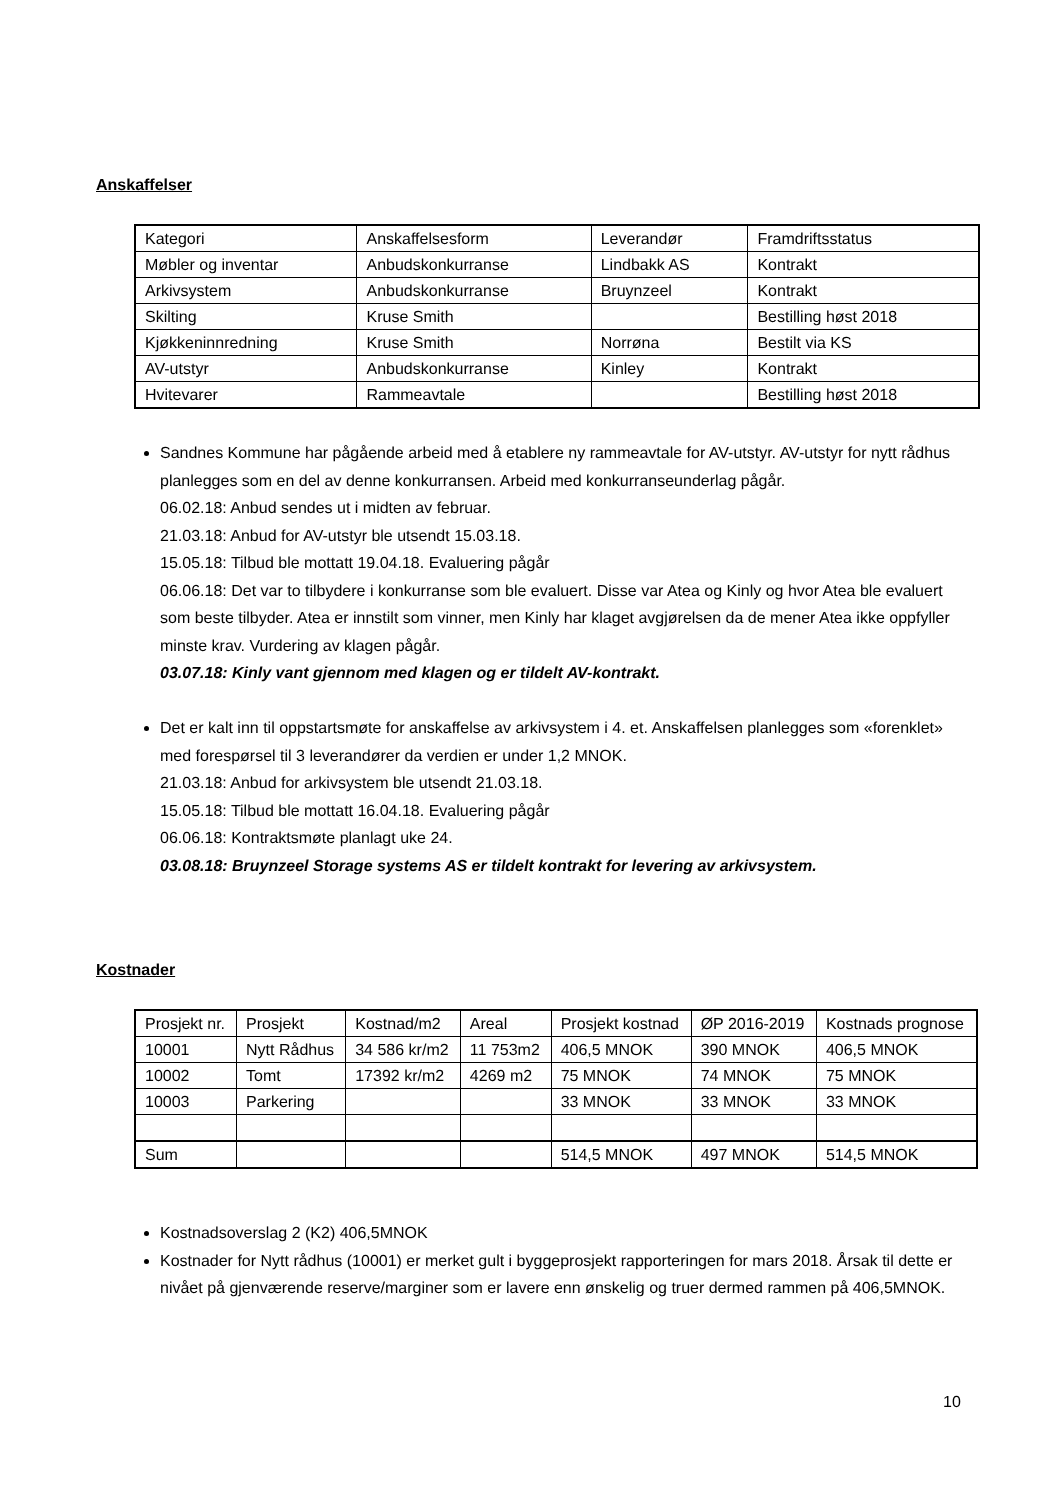Anskaffelser
| Kategori | Anskaffelsesform | Leverandør | Framdriftsstatus |
| Møbler og inventar | Anbudskonkurranse | Lindbakk AS | Kontrakt |
| Arkivsystem | Anbudskonkurranse | Bruynzeel | Kontrakt |
| Skilting | Kruse Smith | | Bestilling høst 2018 |
| Kjøkkeninnredning | Kruse Smith | Norrøna | Bestilt via KS |
| AV-utstyr | Anbudskonkurranse | Kinley | Kontrakt |
| Hvitevarer | Rammeavtale | | Bestilling høst 2018 |
Sandnes Kommune har pågående arbeid med å etablere ny rammeavtale for AV-utstyr. AV-utstyr for nytt rådhus planlegges som en del av denne konkurransen. Arbeid med konkurranseunderlag pågår.
06.02.18: Anbud sendes ut i midten av februar.
21.03.18: Anbud for AV-utstyr ble utsendt 15.03.18.
15.05.18: Tilbud ble mottatt 19.04.18. Evaluering pågår
06.06.18: Det var to tilbydere i konkurranse som ble evaluert. Disse var Atea og Kinly og hvor Atea ble evaluert som beste tilbyder. Atea er innstilt som vinner, men Kinly har klaget avgjørelsen da de mener Atea ikke oppfyller minste krav. Vurdering av klagen pågår.
03.07.18: Kinly vant gjennom med klagen og er tildelt AV-kontrakt.
Det er kalt inn til oppstartsmøte for anskaffelse av arkivsystem i 4. et. Anskaffelsen planlegges som «forenklet» med forespørsel til 3 leverandører da verdien er under 1,2 MNOK.
21.03.18: Anbud for arkivsystem ble utsendt 21.03.18.
15.05.18: Tilbud ble mottatt 16.04.18. Evaluering pågår
06.06.18: Kontraktsmøte planlagt uke 24.
03.08.18: Bruynzeel Storage systems AS er tildelt kontrakt for levering av arkivsystem.
Kostnader
| Prosjekt nr. | Prosjekt | Kostnad/m2 | Areal | Prosjekt kostnad | ØP 2016-2019 | Kostnads prognose |
| 10001 | Nytt Rådhus | 34 586 kr/m2 | 11 753m2 | 406,5 MNOK | 390 MNOK | 406,5 MNOK |
| 10002 | Tomt | 17392 kr/m2 | 4269 m2 | 75 MNOK | 74 MNOK | 75 MNOK |
| 10003 | Parkering | | | 33 MNOK | 33 MNOK | 33 MNOK |
| Sum | | | | 514,5 MNOK | 497 MNOK | 514,5 MNOK |
Kostnadsoverslag 2 (K2) 406,5MNOK
Kostnader for Nytt rådhus (10001) er merket gult i byggeprosjekt rapporteringen for mars 2018. Årsak til dette er nivået på gjenværende reserve/marginer som er lavere enn ønskelig og truer dermed rammen på 406,5MNOK.
10